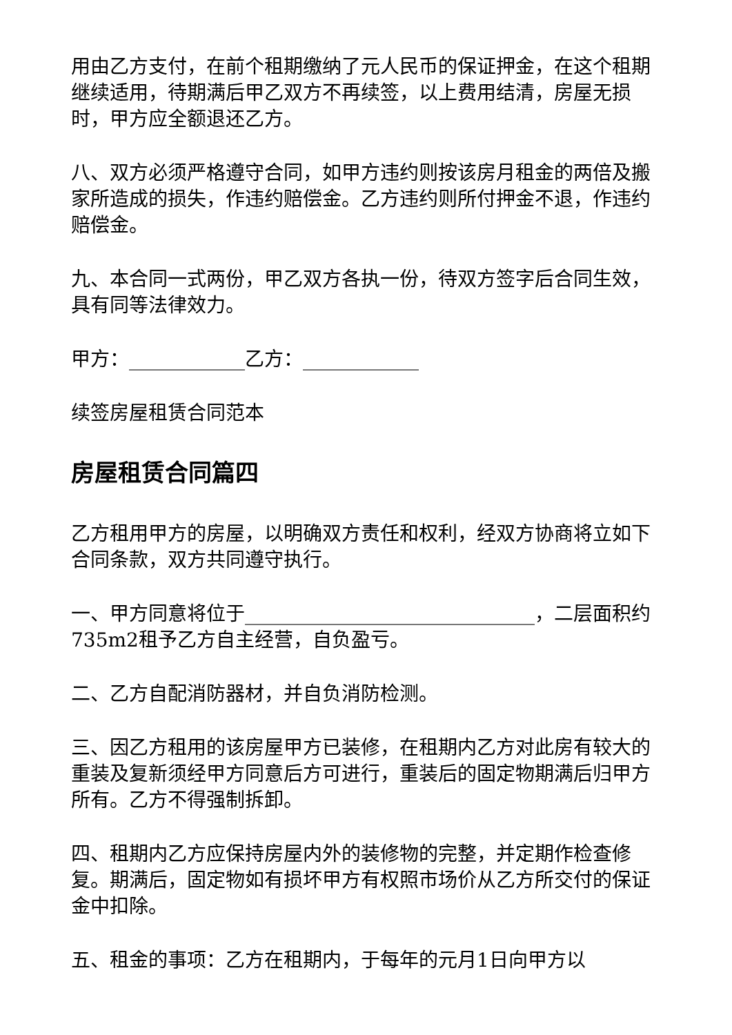用由乙方支付，在前个租期缴纳了元人民币的保证押金，在这个租期继续适用，待期满后甲乙双方不再续签，以上费用结清，房屋无损时，甲方应全额退还乙方。
八、双方必须严格遵守合同，如甲方违约则按该房月租金的两倍及搬家所造成的损失，作违约赔偿金。乙方违约则所付押金不退，作违约赔偿金。
九、本合同一式两份，甲乙双方各执一份，待双方签字后合同生效，具有同等法律效力。
甲方：____________乙方：____________
续签房屋租赁合同范本
房屋租赁合同篇四
乙方租用甲方的房屋，以明确双方责任和权利，经双方协商将立如下合同条款，双方共同遵守执行。
一、甲方同意将位于______________________________，二层面积约735m2租予乙方自主经营，自负盈亏。
二、乙方自配消防器材，并自负消防检测。
三、因乙方租用的该房屋甲方已装修，在租期内乙方对此房有较大的重装及复新须经甲方同意后方可进行，重装后的固定物期满后归甲方所有。乙方不得强制拆卸。
四、租期内乙方应保持房屋内外的装修物的完整，并定期作检查修复。期满后，固定物如有损坏甲方有权照市场价从乙方所交付的保证金中扣除。
五、租金的事项：乙方在租期内，于每年的元月1日向甲方以